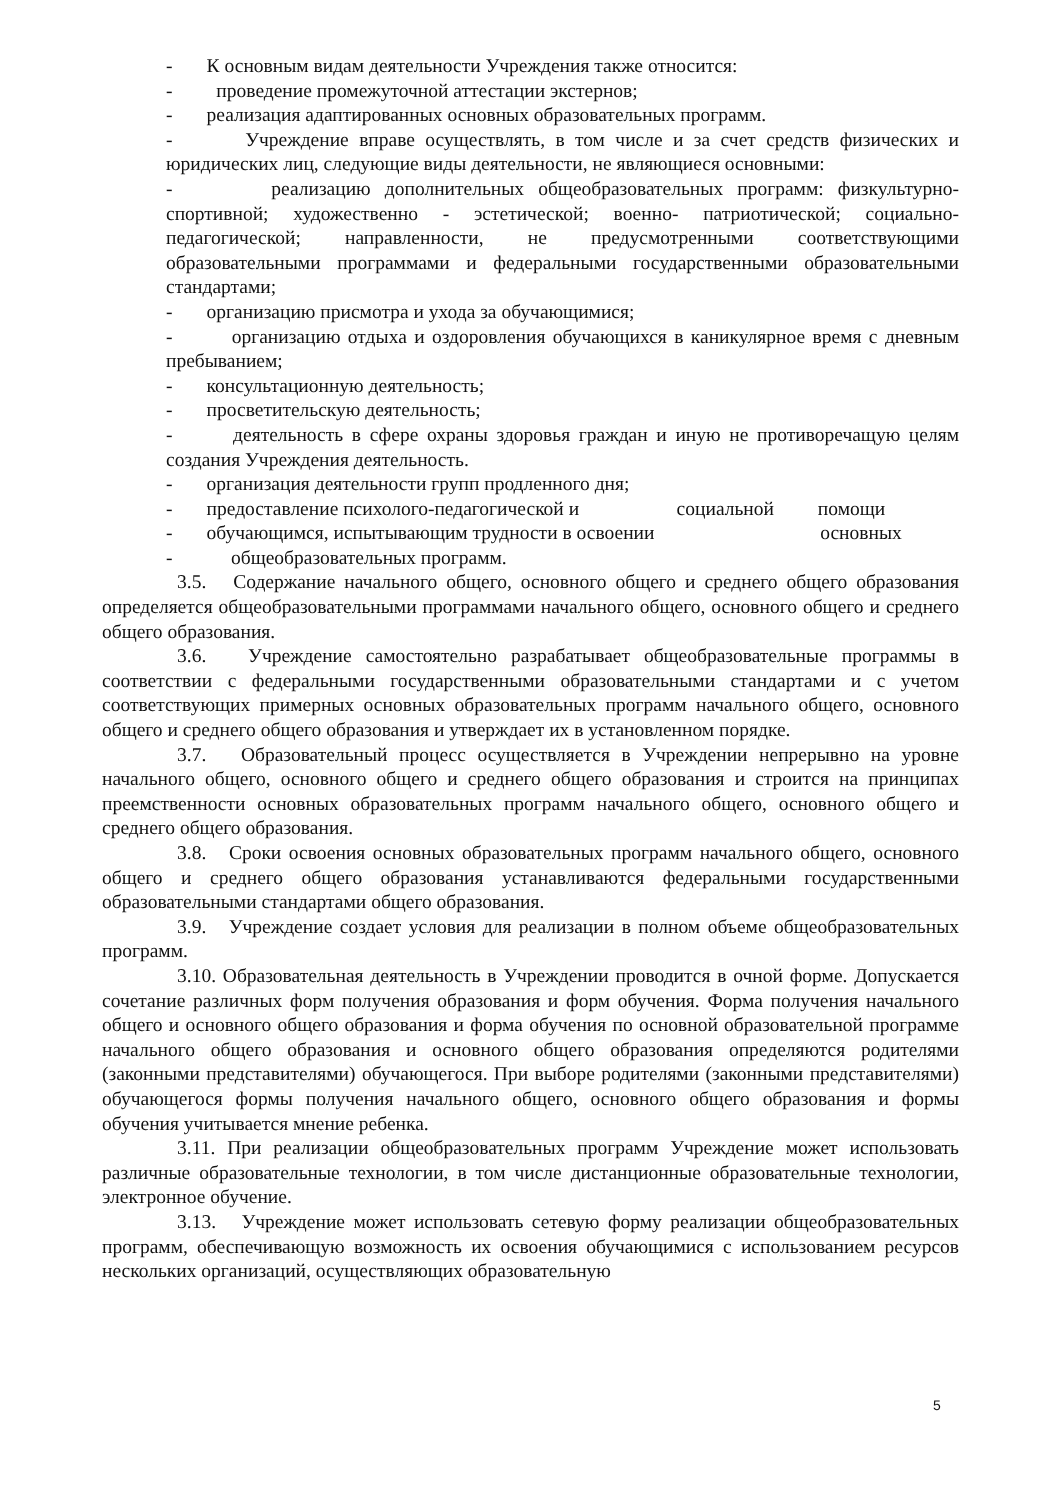- К основным видам деятельности Учреждения также относится:
- проведение промежуточной аттестации экстернов;
- реализация адаптированных основных образовательных программ.
- Учреждение вправе осуществлять, в том числе и за счет средств физических и юридических лиц, следующие виды деятельности, не являющиеся основными:
- реализацию дополнительных общеобразовательных программ: физкультурно-спортивной; художественно - эстетической; военно- патриотической; социально-педагогической; направленности, не предусмотренными соответствующими образовательными программами и федеральными государственными образовательными стандартами;
- организацию присмотра и ухода за обучающимися;
- организацию отдыха и оздоровления обучающихся в каникулярное время с дневным пребыванием;
- консультационную деятельность;
- просветительскую деятельность;
- деятельность в сфере охраны здоровья граждан и иную не противоречащую целям создания Учреждения деятельность.
- организация деятельности групп продленного дня;
- предоставление психолого-педагогической и социальной помощи
- обучающимся, испытывающим трудности в освоении основных
- общеобразовательных программ.
3.5. Содержание начального общего, основного общего и среднего общего образования определяется общеобразовательными программами начального общего, основного общего и среднего общего образования.
3.6. Учреждение самостоятельно разрабатывает общеобразовательные программы в соответствии с федеральными государственными образовательными стандартами и с учетом соответствующих примерных основных образовательных программ начального общего, основного общего и среднего общего образования и утверждает их в установленном порядке.
3.7. Образовательный процесс осуществляется в Учреждении непрерывно на уровне начального общего, основного общего и среднего общего образования и строится на принципах преемственности основных образовательных программ начального общего, основного общего и среднего общего образования.
3.8. Сроки освоения основных образовательных программ начального общего, основного общего и среднего общего образования устанавливаются федеральными государственными образовательными стандартами общего образования.
3.9. Учреждение создает условия для реализации в полном объеме общеобразовательных программ.
3.10. Образовательная деятельность в Учреждении проводится в очной форме. Допускается сочетание различных форм получения образования и форм обучения. Форма получения начального общего и основного общего образования и форма обучения по основной образовательной программе начального общего образования и основного общего образования определяются родителями (законными представителями) обучающегося. При выборе родителями (законными представителями) обучающегося формы получения начального общего, основного общего образования и формы обучения учитывается мнение ребенка.
3.11. При реализации общеобразовательных программ Учреждение может использовать различные образовательные технологии, в том числе дистанционные образовательные технологии, электронное обучение.
3.13. Учреждение может использовать сетевую форму реализации общеобразовательных программ, обеспечивающую возможность их освоения обучающимися с использованием ресурсов нескольких организаций, осуществляющих образовательную
5